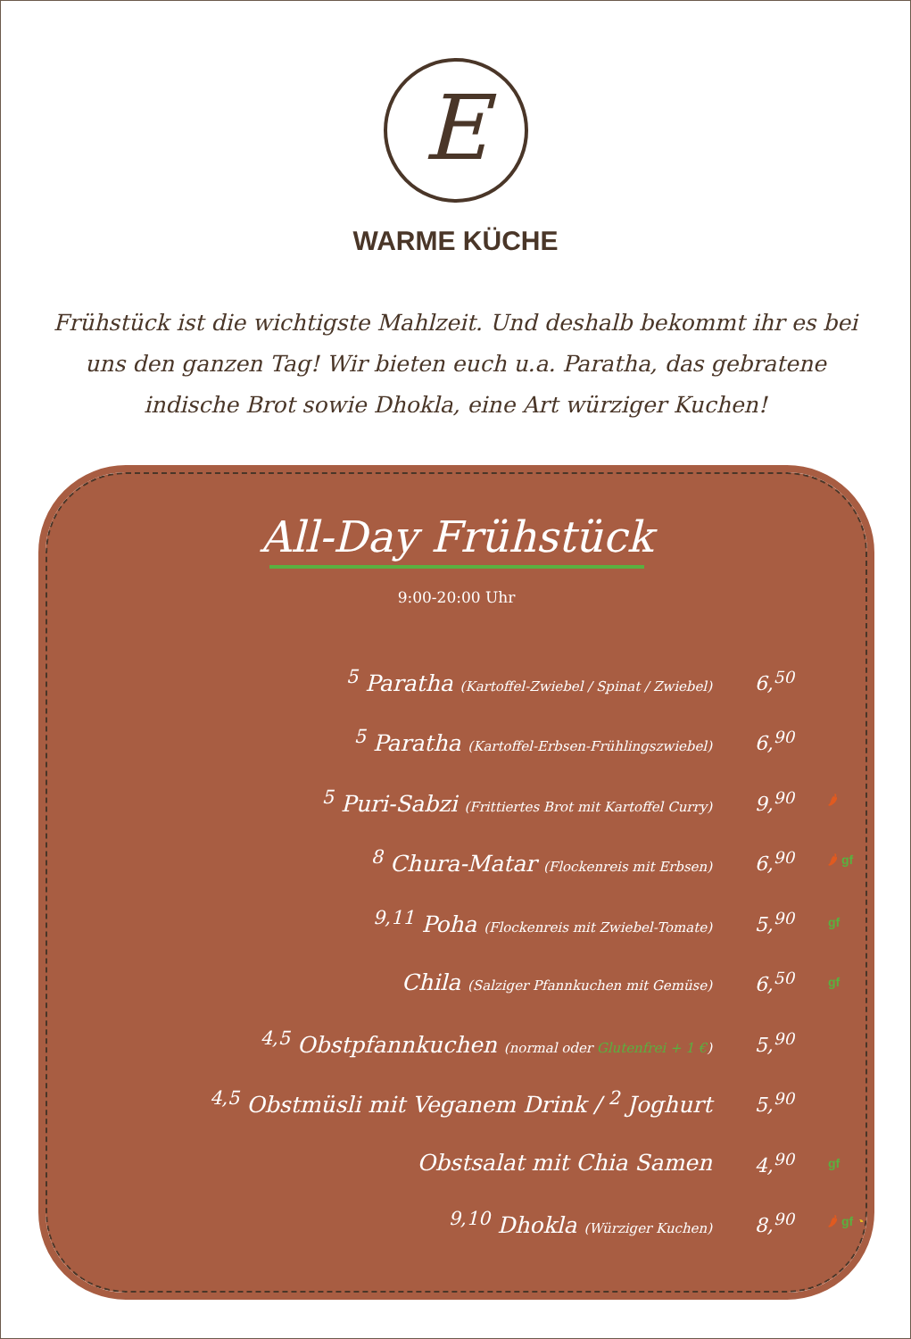E
WARME KÜCHE
Frühstück ist die wichtigste Mahlzeit. Und deshalb bekommt ihr es bei uns den ganzen Tag! Wir bieten euch u.a. Paratha, das gebratene indische Brot sowie Dhokla, eine Art würziger Kuchen!
All-Day Frühstück
9:00-20:00 Uhr
<sup>5</sup> Paratha (Kartoffel-Zwiebel / Spinat / Zwiebel)
6,<sup>50</sup>
<sup>5</sup> Paratha (Kartoffel-Erbsen-Frühlingszwiebel)
6,<sup>90</sup>
<sup>5</sup> Puri-Sabzi (Frittiertes Brot mit Kartoffel Curry)
9,<sup>90</sup>
🌶
<sup>8</sup> Chura-Matar (Flockenreis mit Erbsen)
6,<sup>90</sup>
🌶 gf
<sup>9,11</sup> Poha (Flockenreis mit Zwiebel-Tomate)
5,<sup>90</sup>
gf
Chila (Salziger Pfannkuchen mit Gemüse)
6,<sup>50</sup>
gf
<sup>4,5</sup> Obstpfannkuchen (normal oder Glutenfrei + 1 €)
5,<sup>90</sup>
<sup>4,5</sup> Obstmüsli mit Veganem Drink / <sup>2</sup> Joghurt 5,<sup>90</sup>
Obstsalat mit Chia Samen 4,<sup>90</sup>
gf
<sup>9,10</sup> Dhokla (Würziger Kuchen)
8,<sup>90</sup>
🌶 gf ◔